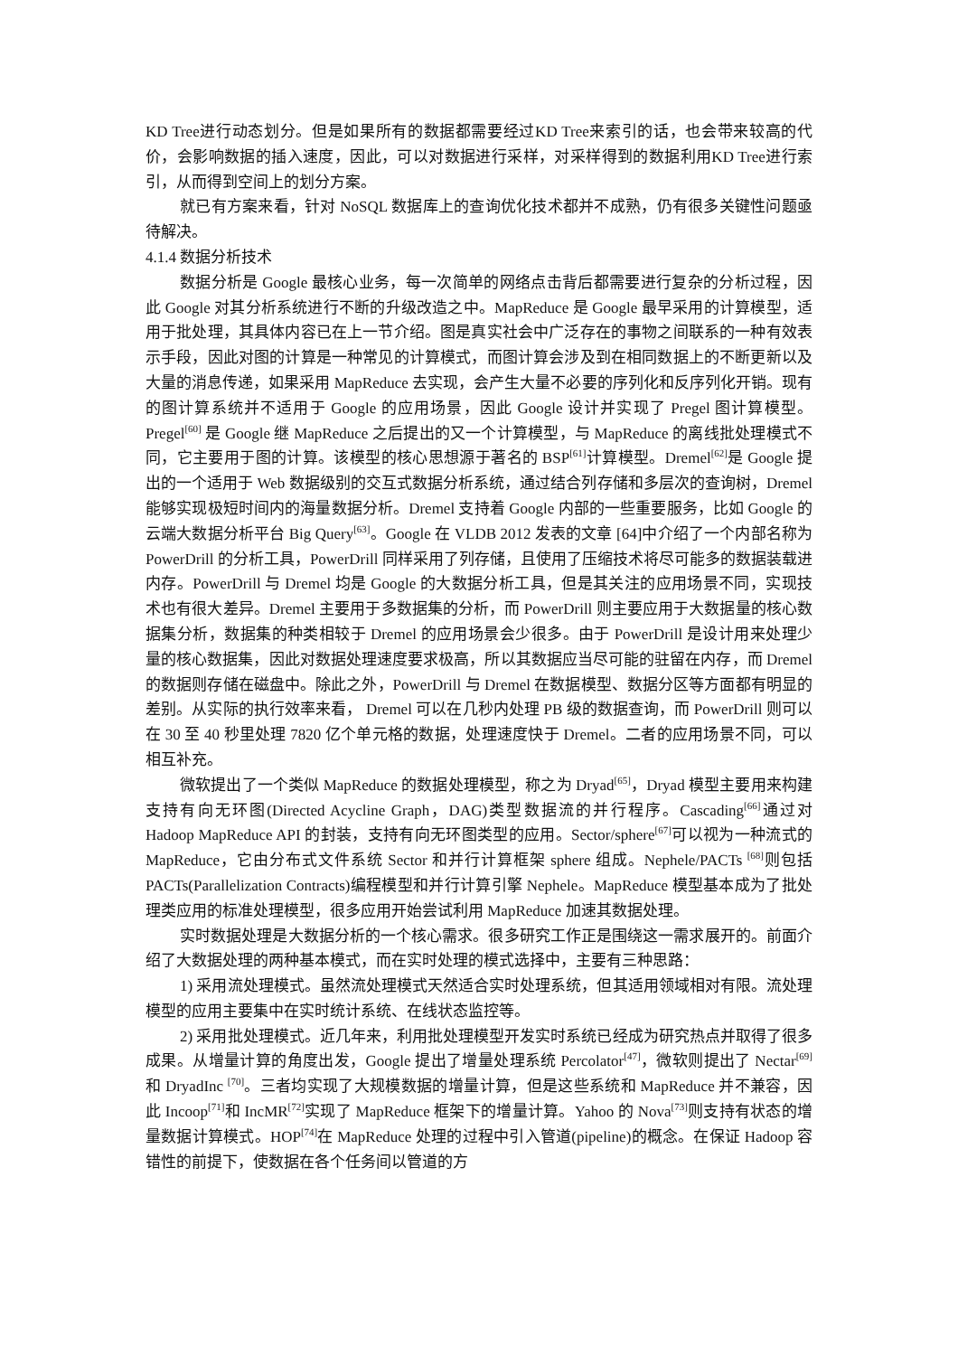KD Tree进行动态划分。但是如果所有的数据都需要经过KD Tree来索引的话，也会带来较高的代价，会影响数据的插入速度，因此，可以对数据进行采样，对采样得到的数据利用KD Tree进行索引，从而得到空间上的划分方案。
就已有方案来看，针对 NoSQL 数据库上的查询优化技术都并不成熟，仍有很多关键性问题亟待解决。
4.1.4 数据分析技术
数据分析是 Google 最核心业务，每一次简单的网络点击背后都需要进行复杂的分析过程，因此 Google 对其分析系统进行不断的升级改造之中。MapReduce 是 Google 最早采用的计算模型，适用于批处理，其具体内容已在上一节介绍。图是真实社会中广泛存在的事物之间联系的一种有效表示手段，因此对图的计算是一种常见的计算模式，而图计算会涉及到在相同数据上的不断更新以及大量的消息传递，如果采用 MapReduce 去实现，会产生大量不必要的序列化和反序列化开销。现有的图计算系统并不适用于 Google 的应用场景，因此 Google 设计并实现了 Pregel 图计算模型。Pregel<sup>[60]</sup> 是 Google 继 MapReduce 之后提出的又一个计算模型，与 MapReduce 的离线批处理模式不同，它主要用于图的计算。该模型的核心思想源于著名的 BSP<sup>[61]</sup>计算模型。Dremel<sup>[62]</sup>是 Google 提出的一个适用于 Web 数据级别的交互式数据分析系统，通过结合列存储和多层次的查询树，Dremel 能够实现极短时间内的海量数据分析。Dremel 支持着 Google 内部的一些重要服务，比如 Google 的云端大数据分析平台 Big Query<sup>[63]</sup>。Google 在 VLDB 2012 发表的文章 [64]中介绍了一个内部名称为 PowerDrill 的分析工具，PowerDrill 同样采用了列存储，且使用了压缩技术将尽可能多的数据装载进内存。PowerDrill 与 Dremel 均是 Google 的大数据分析工具，但是其关注的应用场景不同，实现技术也有很大差异。Dremel 主要用于多数据集的分析，而 PowerDrill 则主要应用于大数据量的核心数据集分析，数据集的种类相较于 Dremel 的应用场景会少很多。由于 PowerDrill 是设计用来处理少量的核心数据集，因此对数据处理速度要求极高，所以其数据应当尽可能的驻留在内存，而 Dremel 的数据则存储在磁盘中。除此之外，PowerDrill 与 Dremel 在数据模型、数据分区等方面都有明显的差别。从实际的执行效率来看， Dremel 可以在几秒内处理 PB 级的数据查询，而 PowerDrill 则可以在 30 至 40 秒里处理 7820 亿个单元格的数据，处理速度快于 Dremel。二者的应用场景不同，可以相互补充。
微软提出了一个类似 MapReduce 的数据处理模型，称之为 Dryad<sup>[65]</sup>，Dryad 模型主要用来构建支持有向无环图(Directed Acycline Graph，DAG)类型数据流的并行程序。Cascading<sup>[66]</sup>通过对 Hadoop MapReduce API 的封装，支持有向无环图类型的应用。Sector/sphere<sup>[67]</sup>可以视为一种流式的 MapReduce，它由分布式文件系统 Sector 和并行计算框架 sphere 组成。Nephele/PACTs <sup>[68]</sup>则包括 PACTs(Parallelization Contracts)编程模型和并行计算引擎 Nephele。MapReduce 模型基本成为了批处理类应用的标准处理模型，很多应用开始尝试利用 MapReduce 加速其数据处理。
实时数据处理是大数据分析的一个核心需求。很多研究工作正是围绕这一需求展开的。前面介绍了大数据处理的两种基本模式，而在实时处理的模式选择中，主要有三种思路：
1) 采用流处理模式。虽然流处理模式天然适合实时处理系统，但其适用领域相对有限。流处理模型的应用主要集中在实时统计系统、在线状态监控等。
2) 采用批处理模式。近几年来，利用批处理模型开发实时系统已经成为研究热点并取得了很多成果。从增量计算的角度出发，Google 提出了增量处理系统 Percolator<sup>[47]</sup>，微软则提出了 Nectar<sup>[69]</sup>和 DryadInc <sup>[70]</sup>。三者均实现了大规模数据的增量计算，但是这些系统和 MapReduce 并不兼容，因此 Incoop<sup>[71]</sup>和 IncMR<sup>[72]</sup>实现了 MapReduce 框架下的增量计算。Yahoo 的 Nova<sup>[73]</sup>则支持有状态的增量数据计算模式。HOP<sup>[74]</sup>在 MapReduce 处理的过程中引入管道(pipeline)的概念。在保证 Hadoop 容错性的前提下，使数据在各个任务间以管道的方